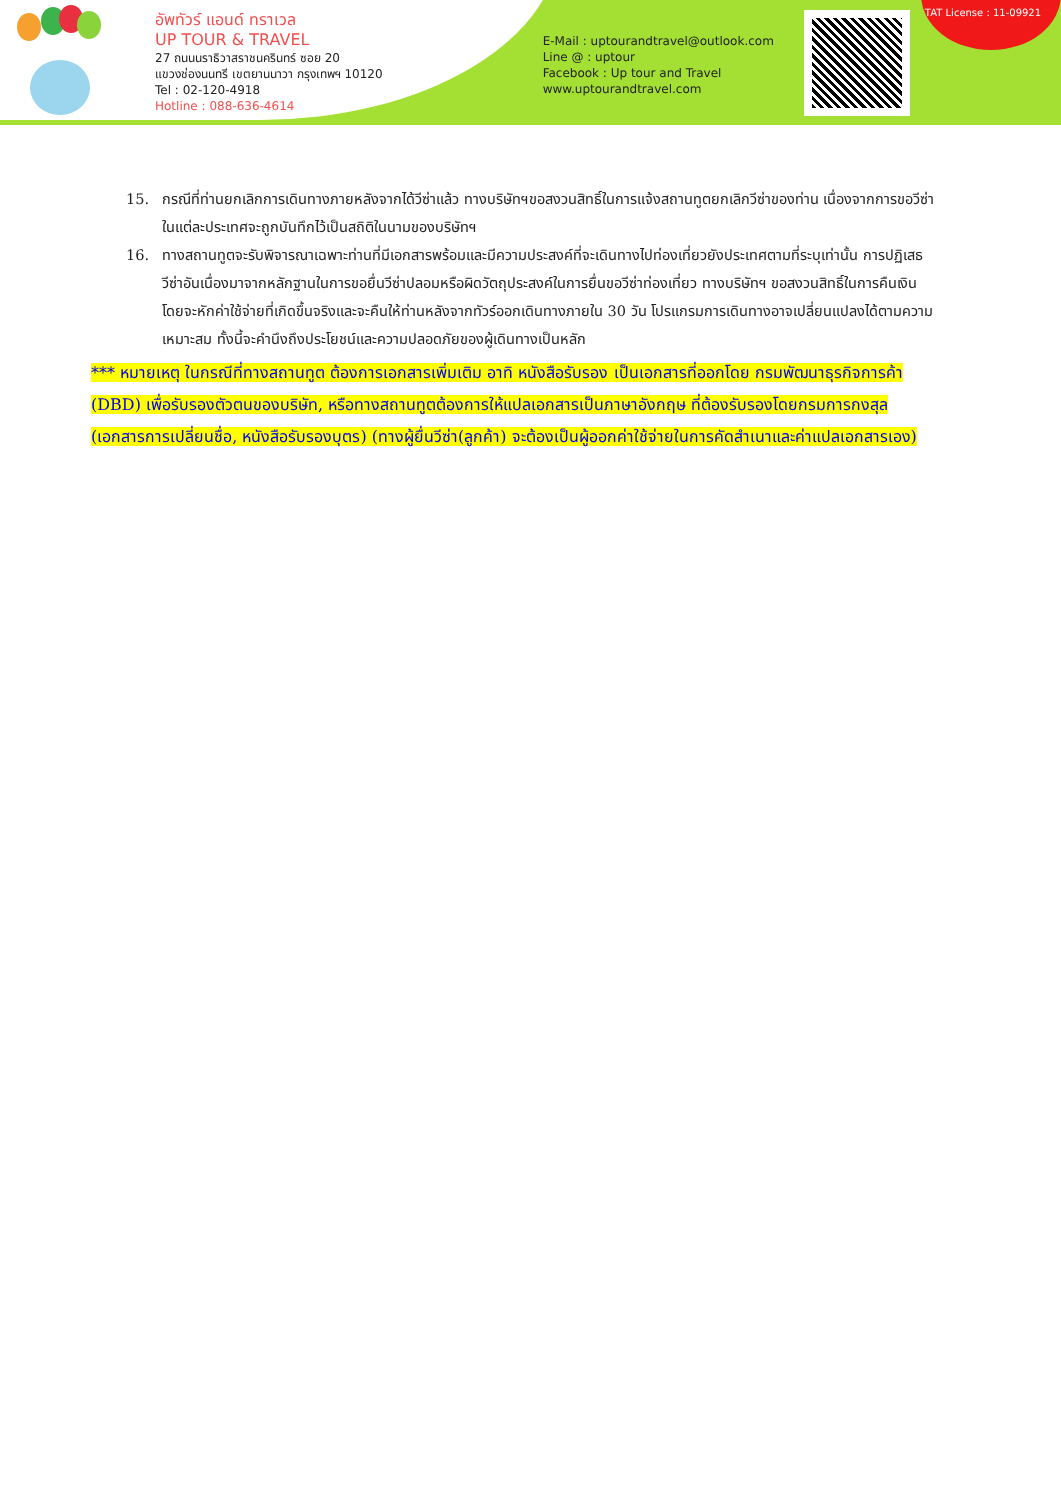อัพทัวร์ แอนด์ ทราเวล
UP TOUR & TRAVEL
27 ถนนนราธิวาสราชนครินทร์ ซอย 20
แขวงช่องนนทรี เขตยานนาวา กรุงเทพฯ 10120
Tel : 02-120-4918
Hotline : 088-636-4614
E-Mail : uptourandtravel@outlook.com
Line @ : uptour
Facebook : Up tour and Travel
www.uptourandtravel.com
TAT License : 11-09921
15. กรณีที่ท่านยกเลิกการเดินทางภายหลังจากได้วีซ่าแล้ว ทางบริษัทฯขอสงวนสิทธิ์ในการแจ้งสถานทูตยกเลิกวีซ่าของท่าน เนื่องจากการขอวีซ่าในแต่ละประเทศจะถูกบันทึกไว้เป็นสถิติในนามของบริษัทฯ
16. ทางสถานทูตจะรับพิจารณาเฉพาะท่านที่มีเอกสารพร้อมและมีความประสงค์ที่จะเดินทางไปท่องเที่ยวยังประเทศตามที่ระบุเท่านั้น การปฏิเสธวีซ่าอันเนื่องมาจากหลักฐานในการขอยื่นวีซ่าปลอมหรือผิดวัตถุประสงค์ในการยื่นขอวีซ่าท่องเที่ยว ทางบริษัทฯ ขอสงวนสิทธิ์ในการคืนเงิน โดยจะหักค่าใช้จ่ายที่เกิดขึ้นจริงและจะคืนให้ท่านหลังจากทัวร์ออกเดินทางภายใน 30 วัน โปรแกรมการเดินทางอาจเปลี่ยนแปลงได้ตามความเหมาะสม ทั้งนี้จะคำนึงถึงประโยชน์และความปลอดภัยของผู้เดินทางเป็นหลัก
*** หมายเหตุ ในกรณีที่ทางสถานทูต ต้องการเอกสารเพิ่มเติม อาทิ หนังสือรับรอง เป็นเอกสารที่ออกโดย กรมพัฒนาธุรกิจการค้า (DBD) เพื่อรับรองตัวตนของบริษัท, หรือทางสถานทูตต้องการให้แปลเอกสารเป็นภาษาอังกฤษ ที่ต้องรับรองโดยกรมการกงสุล (เอกสารการเปลี่ยนชื่อ, หนังสือรับรองบุตร) (ทางผู้ยื่นวีซ่า(ลูกค้า) จะต้องเป็นผู้ออกค่าใช้จ่ายในการคัดสำเนาและค่าแปลเอกสารเอง)